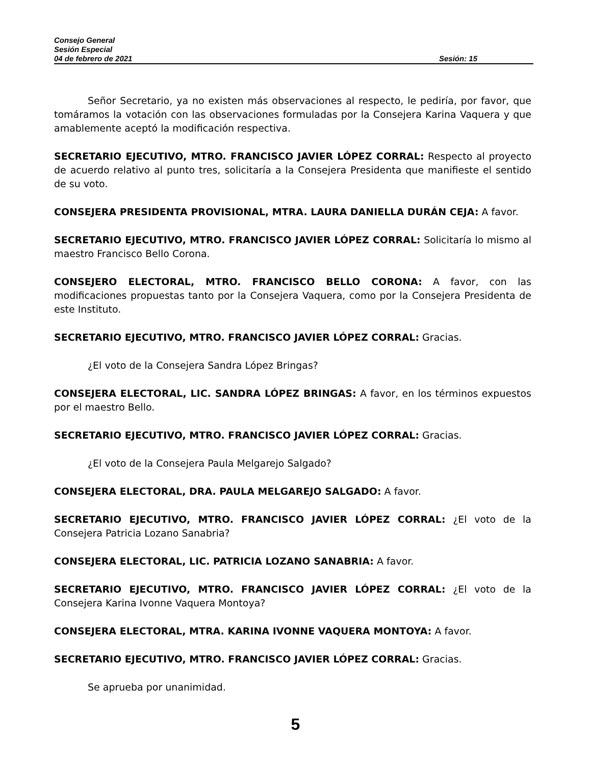Consejo General
Sesión Especial
04 de febrero de 2021 Sesión: 15
Señor Secretario, ya no existen más observaciones al respecto, le pediría, por favor, que tomáramos la votación con las observaciones formuladas por la Consejera Karina Vaquera y que amablemente aceptó la modificación respectiva.
SECRETARIO EJECUTIVO, MTRO. FRANCISCO JAVIER LÓPEZ CORRAL: Respecto al proyecto de acuerdo relativo al punto tres, solicitaría a la Consejera Presidenta que manifieste el sentido de su voto.
CONSEJERA PRESIDENTA PROVISIONAL, MTRA. LAURA DANIELLA DURÁN CEJA: A favor.
SECRETARIO EJECUTIVO, MTRO. FRANCISCO JAVIER LÓPEZ CORRAL: Solicitaría lo mismo al maestro Francisco Bello Corona.
CONSEJERO ELECTORAL, MTRO. FRANCISCO BELLO CORONA: A favor, con las modificaciones propuestas tanto por la Consejera Vaquera, como por la Consejera Presidenta de este Instituto.
SECRETARIO EJECUTIVO, MTRO. FRANCISCO JAVIER LÓPEZ CORRAL: Gracias.
¿El voto de la Consejera Sandra López Bringas?
CONSEJERA ELECTORAL, LIC. SANDRA LÓPEZ BRINGAS: A favor, en los términos expuestos por el maestro Bello.
SECRETARIO EJECUTIVO, MTRO. FRANCISCO JAVIER LÓPEZ CORRAL: Gracias.
¿El voto de la Consejera Paula Melgarejo Salgado?
CONSEJERA ELECTORAL, DRA. PAULA MELGAREJO SALGADO: A favor.
SECRETARIO EJECUTIVO, MTRO. FRANCISCO JAVIER LÓPEZ CORRAL: ¿El voto de la Consejera Patricia Lozano Sanabria?
CONSEJERA ELECTORAL, LIC. PATRICIA LOZANO SANABRIA: A favor.
SECRETARIO EJECUTIVO, MTRO. FRANCISCO JAVIER LÓPEZ CORRAL: ¿El voto de la Consejera Karina Ivonne Vaquera Montoya?
CONSEJERA ELECTORAL, MTRA. KARINA IVONNE VAQUERA MONTOYA: A favor.
SECRETARIO EJECUTIVO, MTRO. FRANCISCO JAVIER LÓPEZ CORRAL: Gracias.
Se aprueba por unanimidad.
5